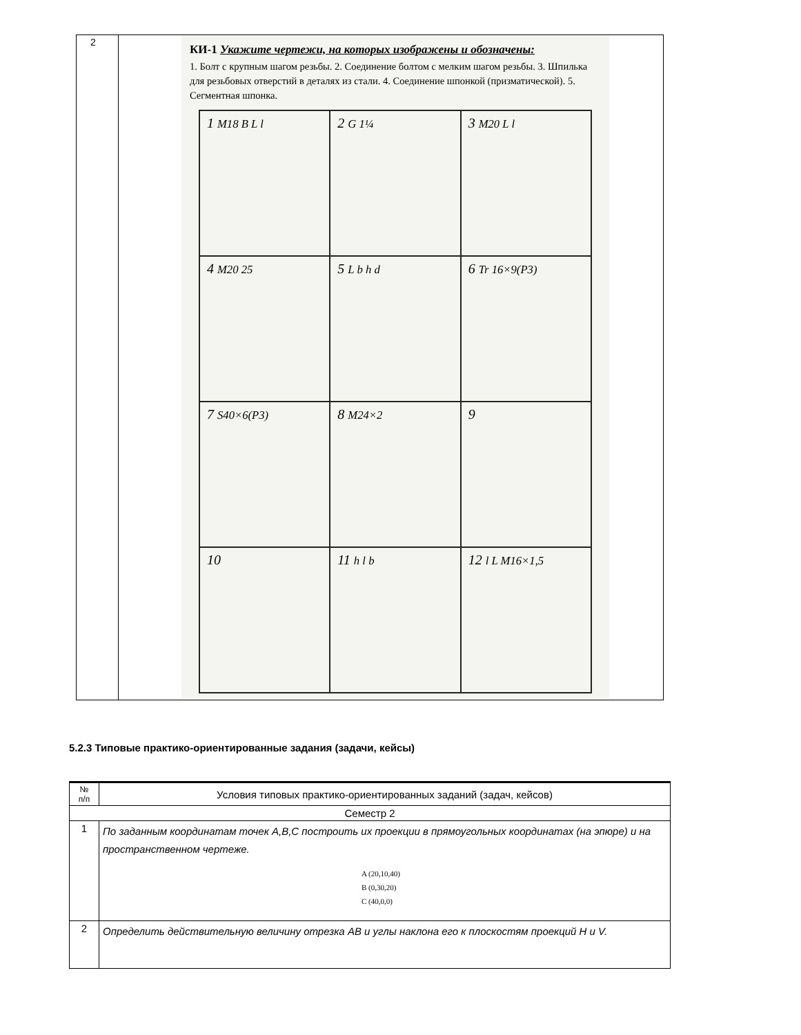| 2 | КИ-1 Укажите чертежи, на которых изображены и обозначены: 1. Болт с крупным шагом резьбы. 2. Соединение болтом с мелким шагом резьбы. 3. Шпилька для резьбовых отверстий в деталях из стали. 4. Соединение шпонкой (призматической). 5. Сегментная шпонка. 1 M18 B L l 2 G 1¼ 3 M20 L l 4 M20 25 5 L b h d 6 Tr 16×9(P3) 7 S40×6(P3) 8 M24×2 9 10 11 h l b 12 l L M16×1,5 |
5.2.3 Типовые практико-ориентированные задания (задачи, кейсы)
| № п/п | Условия типовых практико-ориентированных заданий (задач, кейсов) |
| Семестр 2 | |
| 1 | По заданным координатам точек A,B,C построить их проекции в прямоугольных координатах (на эпюре) и на пространственном чертеже. A (20,10,40) B (0,30,20) C (40,0,0) |
| 2 | Определить действительную величину отрезка AB и углы наклона его к плоскостям проекций H и V. |